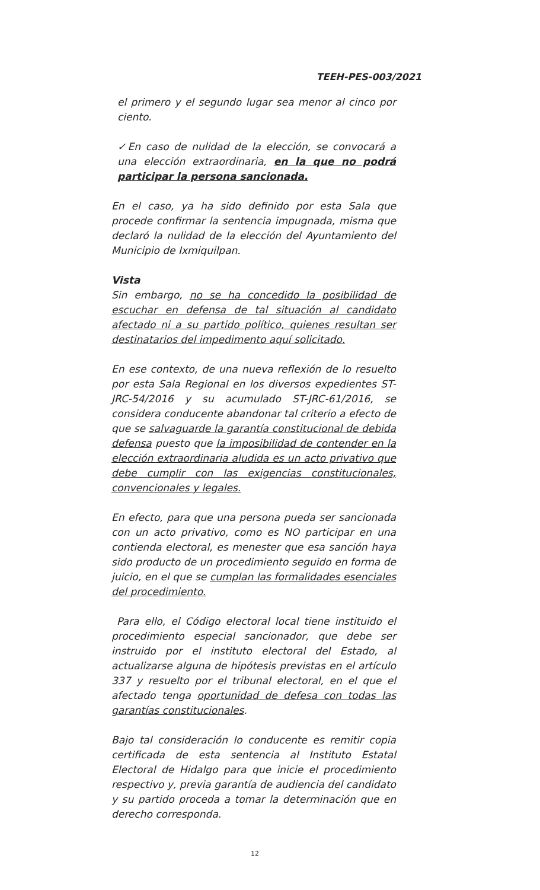TEEH-PES-003/2021
el primero y el segundo lugar sea menor al cinco por ciento.
✓En caso de nulidad de la elección, se convocará a una elección extraordinaria, en la que no podrá participar la persona sancionada.
En el caso, ya ha sido definido por esta Sala que procede confirmar la sentencia impugnada, misma que declaró la nulidad de la elección del Ayuntamiento del Municipio de Ixmiquilpan.
Vista
Sin embargo, no se ha concedido la posibilidad de escuchar en defensa de tal situación al candidato afectado ni a su partido político, quienes resultan ser destinatarios del impedimento aquí solicitado.
En ese contexto, de una nueva reflexión de lo resuelto por esta Sala Regional en los diversos expedientes ST-JRC-54/2016 y su acumulado ST-JRC-61/2016, se considera conducente abandonar tal criterio a efecto de que se salvaguarde la garantía constitucional de debida defensa puesto que la imposibilidad de contender en la elección extraordinaria aludida es un acto privativo que debe cumplir con las exigencias constitucionales, convencionales y legales.
En efecto, para que una persona pueda ser sancionada con un acto privativo, como es NO participar en una contienda electoral, es menester que esa sanción haya sido producto de un procedimiento seguido en forma de juicio, en el que se cumplan las formalidades esenciales del procedimiento.
Para ello, el Código electoral local tiene instituido el procedimiento especial sancionador, que debe ser instruido por el instituto electoral del Estado, al actualizarse alguna de hipótesis previstas en el artículo 337 y resuelto por el tribunal electoral, en el que el afectado tenga oportunidad de defesa con todas las garantías constitucionales.
Bajo tal consideración lo conducente es remitir copia certificada de esta sentencia al Instituto Estatal Electoral de Hidalgo para que inicie el procedimiento respectivo y, previa garantía de audiencia del candidato y su partido proceda a tomar la determinación que en derecho corresponda.
12